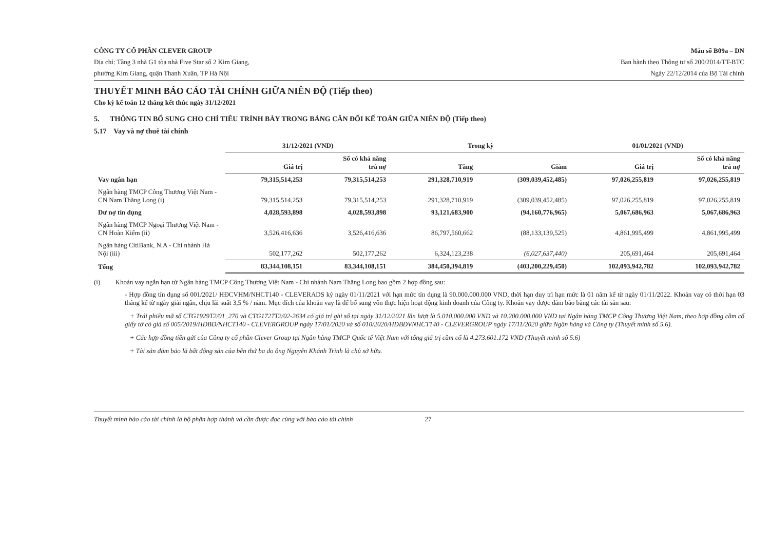CÔNG TY CỔ PHẦN CLEVER GROUP
Địa chỉ: Tầng 3 nhà G1 tòa nhà Five Star số 2 Kim Giang,
phường Kim Giang, quận Thanh Xuân, TP Hà Nội
Mẫu số B09a – DN
Ban hành theo Thông tư số 200/2014/TT-BTC
Ngày 22/12/2014 của Bộ Tài chính
THUYẾT MINH BÁO CÁO TÀI CHÍNH GIỮA NIÊN ĐỘ (Tiếp theo)
Cho kỳ kế toán 12 tháng kết thúc ngày 31/12/2021
5. THÔNG TIN BỔ SUNG CHO CHỈ TIÊU TRÌNH BÀY TRONG BẢNG CÂN ĐỐI KẾ TOÁN GIỮA NIÊN ĐỘ (Tiếp theo)
5.17 Vay và nợ thuê tài chính
| | 31/12/2021 (VND) | | Trong kỳ | | 01/01/2021 (VND) | |
| --- | --- | --- | --- | --- | --- | --- |
| | Giá trị | Số có khả năng trả nợ | Tăng | Giảm | Giá trị | Số có khả năng trả nợ |
| Vay ngắn hạn | 79,315,514,253 | 79,315,514,253 | 291,328,710,919 | (309,039,452,485) | 97,026,255,819 | 97,026,255,819 |
| Ngân hàng TMCP Công Thương Việt Nam - CN Nam Thăng Long (i) | 79,315,514,253 | 79,315,514,253 | 291,328,710,919 | (309,039,452,485) | 97,026,255,819 | 97,026,255,819 |
| Dư nợ tín dụng | 4,028,593,898 | 4,028,593,898 | 93,121,683,900 | (94,160,776,965) | 5,067,686,963 | 5,067,686,963 |
| Ngân hàng TMCP Ngoại Thương Việt Nam - CN Hoàn Kiếm (ii) | 3,526,416,636 | 3,526,416,636 | 86,797,560,662 | (88,133,139,525) | 4,861,995,499 | 4,861,995,499 |
| Ngân hàng CitiBank, N.A - Chi nhánh Hà Nội (iii) | 502,177,262 | 502,177,262 | 6,324,123,238 | (6,027,637,440) | 205,691,464 | 205,691,464 |
| Tổng | 83,344,108,151 | 83,344,108,151 | 384,450,394,819 | (403,200,229,450) | 102,093,942,782 | 102,093,942,782 |
(i) Khoản vay ngắn hạn từ Ngân hàng TMCP Công Thương Việt Nam - Chi nhánh Nam Thăng Long bao gồm 2 hợp đồng sau:
- Hợp đồng tín dụng số 001/2021/ HĐCVHM/NHCT140 - CLEVERADS ký ngày 01/11/2021 với hạn mức tín dụng là 90.000.000.000 VND, thời hạn duy trì hạn mức là 01 năm kể từ ngày 01/11/2022. Khoản vay có thời hạn 03 tháng kể từ ngày giải ngân, chịu lãi suất 3,5 % / năm. Mục đích của khoản vay là để bổ sung vốn thực hiện hoạt động kinh doanh của Công ty. Khoản vay được đảm bảo bằng các tài sản sau:
+ Trái phiếu mã số CTG1929T2/01_270 và CTG1727T2/02-2634 có giá trị ghi sổ tại ngày 31/12/2021 lần lượt là 5.010.000.000 VND và 10.200.000.000 VND tại Ngân hàng TMCP Công Thương Việt Nam, theo hợp đồng cầm cố giấy tờ có giá số 005/2019/HĐBĐ/NHCT140 - CLEVERGROUP ngày 17/01/2020 và số 010/2020/HĐBĐVNHCT140 - CLEVERGROUP ngày 17/11/2020 giữa Ngân hàng và Công ty (Thuyết minh số 5.6).
+ Các hợp đồng tiền gửi của Công ty cổ phần Clever Group tại Ngân hàng TMCP Quốc tế Việt Nam với tổng giá trị cầm cố là 4.273.601.172 VND (Thuyết minh số 5.6)
+ Tài sản đảm bảo là bất động sản của bên thứ ba do ông Nguyễn Khánh Trình là chủ sở hữu.
Thuyết minh báo cáo tài chính là bộ phận hợp thành và cần được đọc cùng với báo cáo tài chính 27